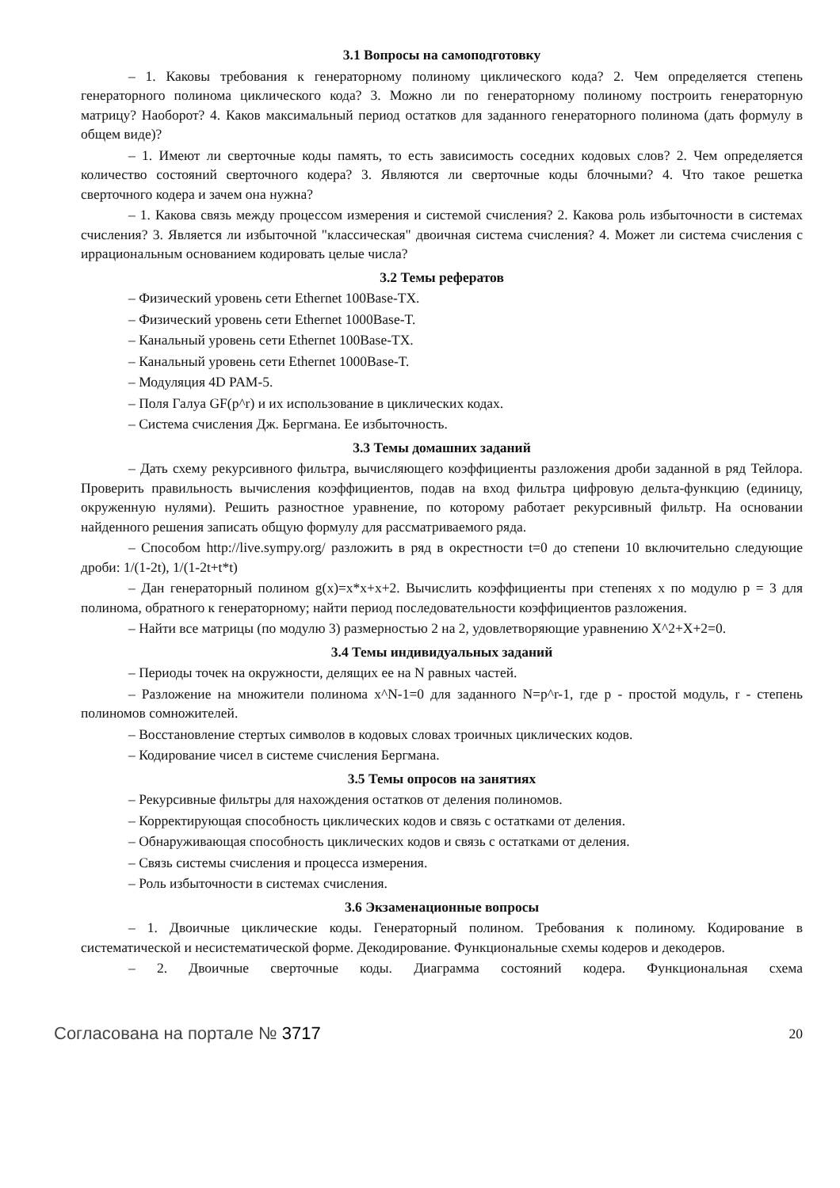3.1 Вопросы на самоподготовку
– 1. Каковы требования к генераторному полиному циклического кода? 2. Чем определяется степень генераторного полинома циклического кода? 3. Можно ли по генераторному полиному построить генераторную матрицу? Наоборот? 4. Каков максимальный период остатков для заданного генераторного полинома (дать формулу в общем виде)?
– 1. Имеют ли сверточные коды память, то есть зависимость соседних кодовых слов? 2. Чем определяется количество состояний сверточного кодера? 3. Являются ли сверточные коды блочными? 4. Что такое решетка сверточного кодера и зачем она нужна?
– 1. Какова связь между процессом измерения и системой счисления? 2. Какова роль избыточности в системах счисления? 3. Является ли избыточной "классическая" двоичная система счисления? 4. Может ли система счисления с иррациональным основанием кодировать целые числа?
3.2 Темы рефератов
– Физический уровень сети Ethernet 100Base-TX.
– Физический уровень сети Ethernet 1000Base-T.
– Канальный уровень сети Ethernet 100Base-TX.
– Канальный уровень сети Ethernet 1000Base-T.
– Модуляция 4D PAM-5.
– Поля Галуа GF(p^r) и их использование в циклических кодах.
– Система счисления Дж. Бергмана. Ее избыточность.
3.3 Темы домашних заданий
– Дать схему рекурсивного фильтра, вычисляющего коэффициенты разложения дроби заданной в ряд Тейлора. Проверить правильность вычисления коэффициентов, подав на вход фильтра цифровую дельта-функцию (единицу, окруженную нулями). Решить разностное уравнение, по которому работает рекурсивный фильтр. На основании найденного решения записать общую формулу для рассматриваемого ряда.
– Способом http://live.sympy.org/ разложить в ряд в окрестности t=0 до степени 10 включительно следующие дроби: 1/(1-2t), 1/(1-2t+t*t)
– Дан генераторный полином g(x)=x*x+x+2. Вычислить коэффициенты при степенях x по модулю p = 3 для полинома, обратного к генераторному; найти период последовательности коэффициентов разложения.
– Найти все матрицы (по модулю 3) размерностью 2 на 2, удовлетворяющие уравнению X^2+X+2=0.
3.4 Темы индивидуальных заданий
– Периоды точек на окружности, делящих ее на N равных частей.
– Разложение на множители полинома x^N-1=0 для заданного N=p^r-1, где p - простой модуль, r - степень полиномов сомножителей.
– Восстановление стертых символов в кодовых словах троичных циклических кодов.
– Кодирование чисел в системе счисления Бергмана.
3.5 Темы опросов на занятиях
– Рекурсивные фильтры для нахождения остатков от деления полиномов.
– Корректирующая способность циклических кодов и связь с остатками от деления.
– Обнаруживающая способность циклических кодов и связь с остатками от деления.
– Связь системы счисления и процесса измерения.
– Роль избыточности в системах счисления.
3.6 Экзаменационные вопросы
– 1. Двоичные циклические коды. Генераторный полином. Требования к полиному. Кодирование в систематической и несистематической форме. Декодирование. Функциональные схемы кодеров и декодеров.
– 2. Двоичные сверточные коды. Диаграмма состояний кодера. Функциональная схема
Согласована на портале № 3717 20